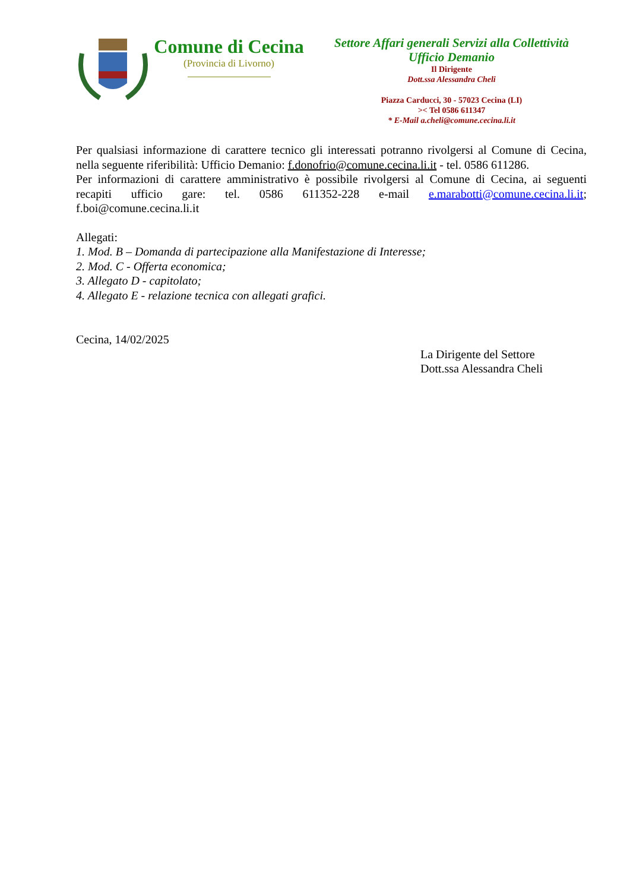Comune di Cecina
(Provincia di Livorno)
Settore Affari generali Servizi alla Collettività
Ufficio Demanio
Il Dirigente
Dott.ssa Alessandra Cheli
Piazza Carducci, 30 - 57023 Cecina (LI)
>< Tel 0586 611347
* E-Mail a.cheli@comune.cecina.li.it
Per qualsiasi informazione di carattere tecnico gli interessati potranno rivolgersi al Comune di Cecina, nella seguente riferibilità: Ufficio Demanio: f.donofrio@comune.cecina.li.it - tel. 0586 611286.
Per informazioni di carattere amministrativo è possibile rivolgersi al Comune di Cecina, ai seguenti recapiti ufficio gare: tel. 0586 611352-228 e-mail e.marabotti@comune.cecina.li.it; f.boi@comune.cecina.li.it
Allegati:
1. Mod. B – Domanda di partecipazione alla Manifestazione di Interesse;
2. Mod. C - Offerta economica;
3. Allegato D - capitolato;
4. Allegato E - relazione tecnica con allegati grafici.
Cecina, 14/02/2025
La Dirigente del Settore
Dott.ssa Alessandra Cheli